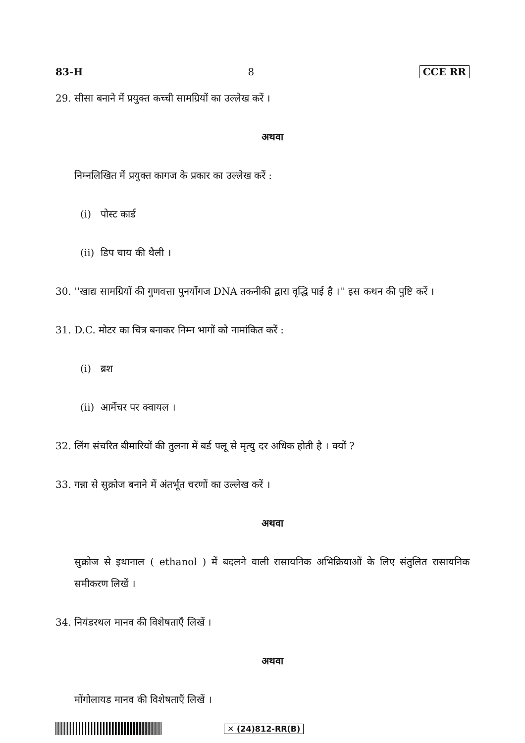83-H 8 CCE RR
29. सीसा बनाने में प्रयुक्त कच्ची सामग्रियों का उल्लेख करें ।
अथवा
निम्नलिखित में प्रयुक्त कागज के प्रकार का उल्लेख करें :
(i) पोस्ट कार्ड
(ii) डिप चाय की थैली ।
30. ''खाद्य सामग्रियों की गुणवत्ता पुनर्योगज DNA तकनीकी द्वारा वृद्धि पाई है ।'' इस कथन की पुष्टि करें ।
31. D.C. मोटर का चित्र बनाकर निम्न भागों को नामांकित करें :
(i) ब्रश
(ii) आर्मेचर पर क्वायल ।
32. लिंग संचरित बीमारियों की तुलना में बर्ड फ्लू से मृत्यु दर अधिक होती है । क्यों ?
33. गन्ना से सुक्रोज बनाने में अंतर्भूत चरणों का उल्लेख करें ।
अथवा
सुक्रोज से इथानाल ( ethanol ) में बदलने वाली रासायनिक अभिक्रियाओं के लिए संतुलित रासायनिक समीकरण लिखें ।
34. नियंडरथल मानव की विशेषताएँ लिखें ।
अथवा
मोंगोलायड मानव की विशेषताएँ लिखें ।
✕ (24)812-RR(B)